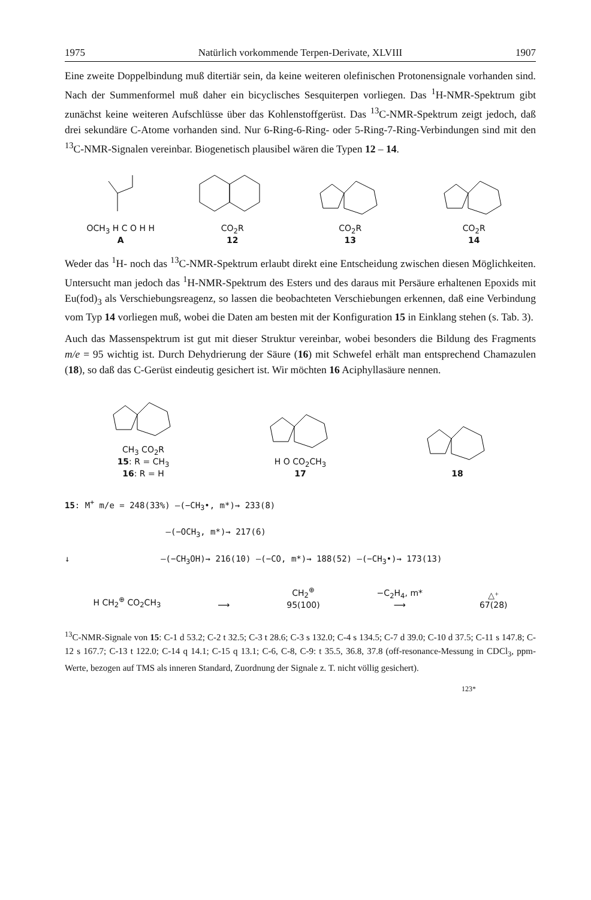1975 Natürlich vorkommende Terpen-Derivate, XLVIII 1907
Eine zweite Doppelbindung muß ditertiär sein, da keine weiteren olefinischen Protonensignale vorhanden sind. Nach der Summenformel muß daher ein bicyclisches Sesquiterpen vorliegen. Das <sup>1</sup>H-NMR-Spektrum gibt zunächst keine weiteren Aufschlüsse über das Kohlenstoffgerüst. Das <sup>13</sup>C-NMR-Spektrum zeigt jedoch, daß drei sekundäre C-Atome vorhanden sind. Nur 6-Ring-6-Ring- oder 5-Ring-7-Ring-Verbindungen sind mit den <sup>13</sup>C-NMR-Signalen vereinbar. Biogenetisch plausibel wären die Typen 12 – 14.
OCH<sub>3</sub> H C O H H
A
CO<sub>2</sub>R
12
CO<sub>2</sub>R
13
CO<sub>2</sub>R
14
Weder das <sup>1</sup>H- noch das <sup>13</sup>C-NMR-Spektrum erlaubt direkt eine Entscheidung zwischen diesen Möglichkeiten. Untersucht man jedoch das <sup>1</sup>H-NMR-Spektrum des Esters und des daraus mit Persäure erhaltenen Epoxids mit Eu(fod)<sub>3</sub> als Verschiebungsreagenz, so lassen die beobachteten Verschiebungen erkennen, daß eine Verbindung vom Typ 14 vorliegen muß, wobei die Daten am besten mit der Konfiguration 15 in Einklang stehen (s. Tab. 3).
Auch das Massenspektrum ist gut mit dieser Struktur vereinbar, wobei besonders die Bildung des Fragments m/e = 95 wichtig ist. Durch Dehydrierung der Säure (16) mit Schwefel erhält man entsprechend Chamazulen (18), so daß das C-Gerüst eindeutig gesichert ist. Wir möchten 16 Aciphyllasäure nennen.
CH<sub>3</sub> CO<sub>2</sub>R
15: R = CH<sub>3</sub>
16: R = H
H O CO<sub>2</sub>CH<sub>3</sub>
17
18
15: M<sup>+</sup> m/e = 248(33%) —(−CH<sub>3</sub>•, m*)→ 233(8)
—(−OCH<sub>3</sub>, m*)→ 217(6)
↓ —(−CH<sub>3</sub>OH)→ 216(10) —(−CO, m*)→ 188(52) —(−CH<sub>3</sub>•)→ 173(13)
H CH<sub>2</sub><sup>⊕</sup> CO<sub>2</sub>CH<sub>3</sub>
⟶
CH<sub>2</sub><sup>⊕</sup>
95(100)
−C<sub>2</sub>H<sub>4</sub>, m*
⟶
△⁺
67(28)
<sup>13</sup>C-NMR-Signale von 15: C-1 d 53.2; C-2 t 32.5; C-3 t 28.6; C-3 s 132.0; C-4 s 134.5; C-7 d 39.0; C-10 d 37.5; C-11 s 147.8; C-12 s 167.7; C-13 t 122.0; C-14 q 14.1; C-15 q 13.1; C-6, C-8, C-9: t 35.5, 36.8, 37.8 (off-resonance-Messung in CDCl<sub>3</sub>, ppm-Werte, bezogen auf TMS als inneren Standard, Zuordnung der Signale z. T. nicht völlig gesichert).
123*